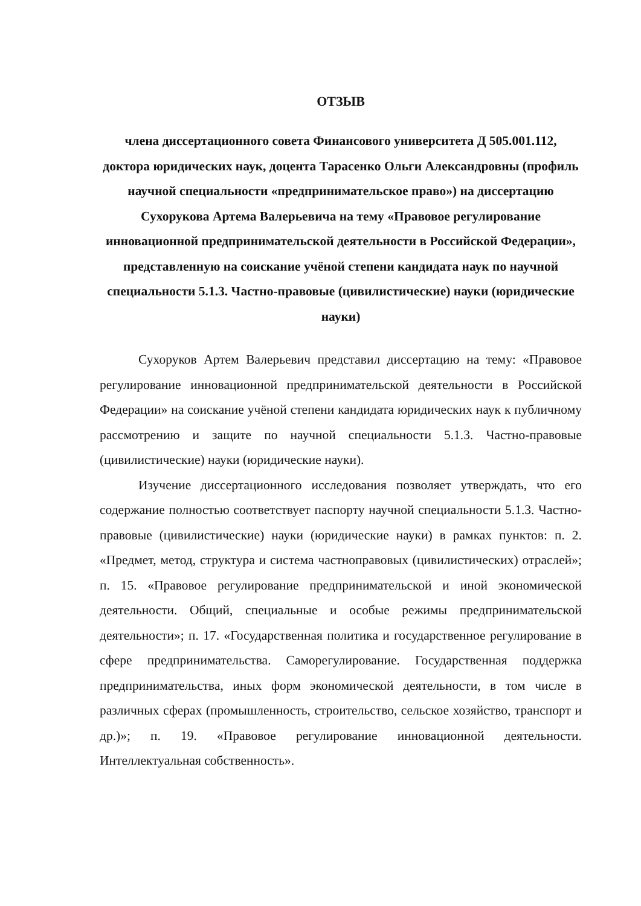ОТЗЫВ
члена диссертационного совета Финансового университета Д 505.001.112, доктора юридических наук, доцента Тарасенко Ольги Александровны (профиль научной специальности «предпринимательское право») на диссертацию Сухорукова Артема Валерьевича на тему «Правовое регулирование инновационной предпринимательской деятельности в Российской Федерации», представленную на соискание учёной степени кандидата наук по научной специальности 5.1.3. Частно-правовые (цивилистические) науки (юридические науки)
Сухоруков Артем Валерьевич представил диссертацию на тему: «Правовое регулирование инновационной предпринимательской деятельности в Российской Федерации» на соискание учёной степени кандидата юридических наук к публичному рассмотрению и защите по научной специальности 5.1.3. Частно-правовые (цивилистические) науки (юридические науки).
Изучение диссертационного исследования позволяет утверждать, что его содержание полностью соответствует паспорту научной специальности 5.1.3. Частно-правовые (цивилистические) науки (юридические науки) в рамках пунктов: п. 2. «Предмет, метод, структура и система частноправовых (цивилистических) отраслей»; п. 15. «Правовое регулирование предпринимательской и иной экономической деятельности. Общий, специальные и особые режимы предпринимательской деятельности»; п. 17. «Государственная политика и государственное регулирование в сфере предпринимательства. Саморегулирование. Государственная поддержка предпринимательства, иных форм экономической деятельности, в том числе в различных сферах (промышленность, строительство, сельское хозяйство, транспорт и др.)»; п. 19. «Правовое регулирование инновационной деятельности. Интеллектуальная собственность».